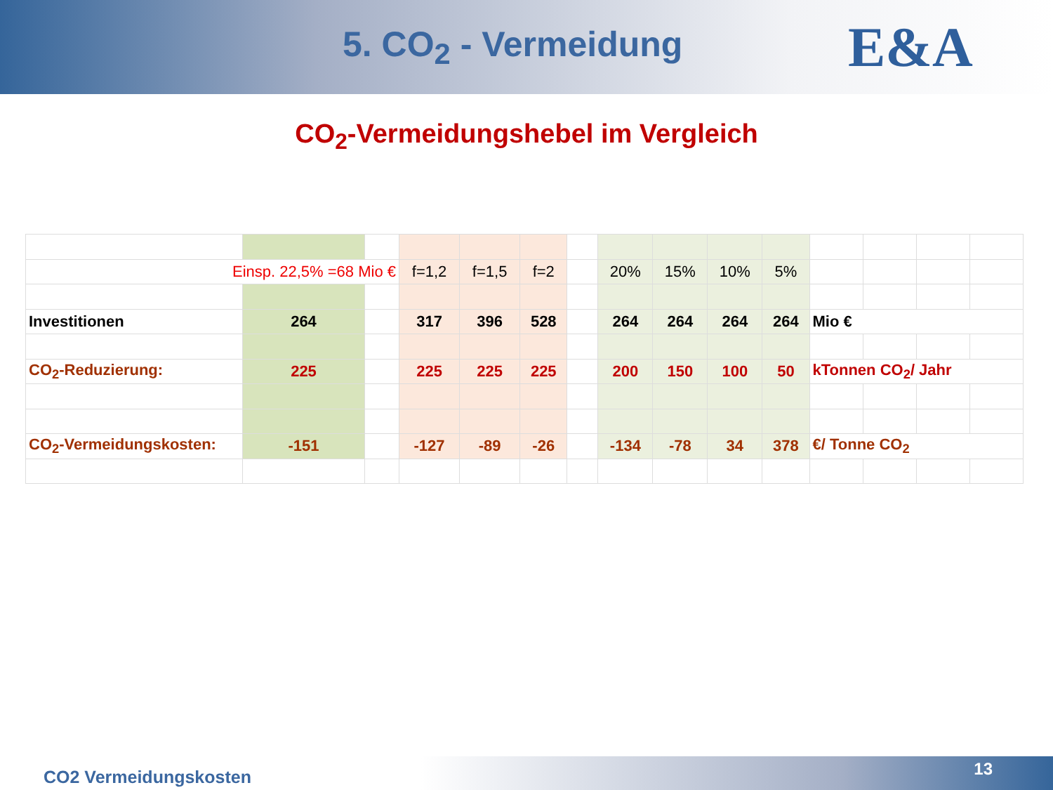5. CO<sub>2</sub> - Vermeidung
E&A
CO<sub>2</sub>-Vermeidungshebel im Vergleich
| Einsp. 22,5% =68 Mio € | | | f=1,2 | f=1,5 | f=2 | | 20% | 15% | 10% | 5% | | | | |
| Investitionen | 264 | | 317 | 396 | 528 | | 264 | 264 | 264 | 264 | Mio € | | | |
| CO<sub>2</sub>-Reduzierung: | 225 | | 225 | 225 | 225 | | 200 | 150 | 100 | 50 | kTonnen CO<sub>2</sub>/ Jahr | | | |
| CO<sub>2</sub>-Vermeidungskosten: | -151 | | -127 | -89 | -26 | | -134 | -78 | 34 | 378 | €/ Tonne CO<sub>2</sub> | | | |
CO2 Vermeidungskosten 13